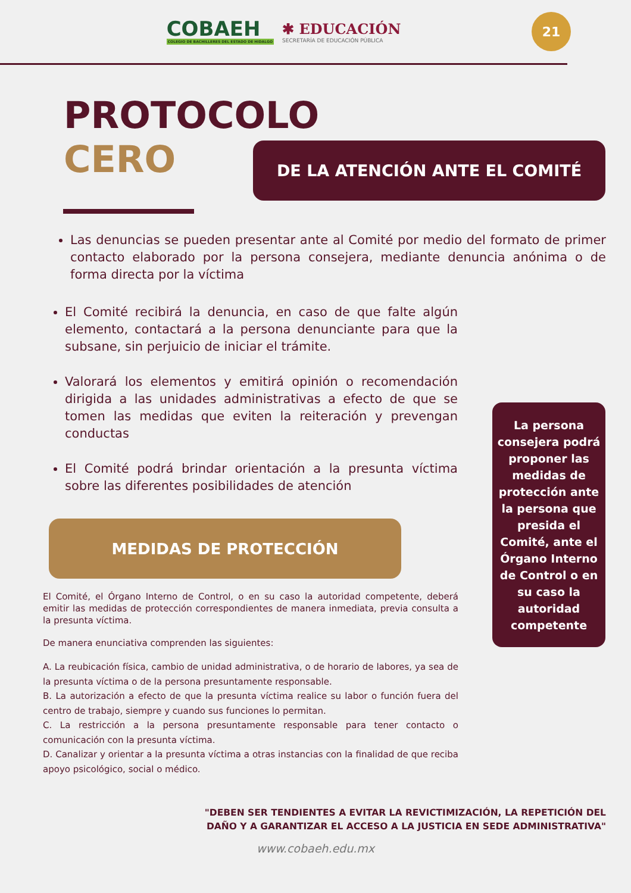COBAEH
COLEGIO DE BACHILLERES DEL ESTADO DE HIDALGO
✱ EDUCACIÓN
SECRETARÍA DE EDUCACIÓN PÚBLICA
21
PROTOCOLO
CERO
DE LA ATENCIÓN ANTE EL COMITÉ
Las denuncias se pueden presentar ante al Comité por medio del formato de primer contacto elaborado por la persona consejera, mediante denuncia anónima o de forma directa por la víctima
El Comité recibirá la denuncia, en caso de que falte algún elemento, contactará a la persona denunciante para que la subsane, sin perjuicio de iniciar el trámite.
Valorará los elementos y emitirá opinión o recomendación dirigida a las unidades administrativas a efecto de que se tomen las medidas que eviten la reiteración y prevengan conductas
El Comité podrá brindar orientación a la presunta víctima sobre las diferentes posibilidades de atención
La persona consejera podrá proponer las medidas de protección ante la persona que presida el Comité, ante el Órgano Interno de Control o en su caso la autoridad competente
MEDIDAS DE PROTECCIÓN
El Comité, el Órgano Interno de Control, o en su caso la autoridad competente, deberá emitir las medidas de protección correspondientes de manera inmediata, previa consulta a la presunta víctima.
De manera enunciativa comprenden las siguientes:
A. La reubicación física, cambio de unidad administrativa, o de horario de labores, ya sea de la presunta víctima o de la persona presuntamente responsable.
B. La autorización a efecto de que la presunta víctima realice su labor o función fuera del centro de trabajo, siempre y cuando sus funciones lo permitan.
C. La restricción a la persona presuntamente responsable para tener contacto o comunicación con la presunta víctima.
D. Canalizar y orientar a la presunta víctima a otras instancias con la finalidad de que reciba apoyo psicológico, social o médico.
"DEBEN SER TENDIENTES A EVITAR LA REVICTIMIZACIÓN, LA REPETICIÓN DEL
DAÑO Y A GARANTIZAR EL ACCESO A LA JUSTICIA EN SEDE ADMINISTRATIVA"
www.cobaeh.edu.mx